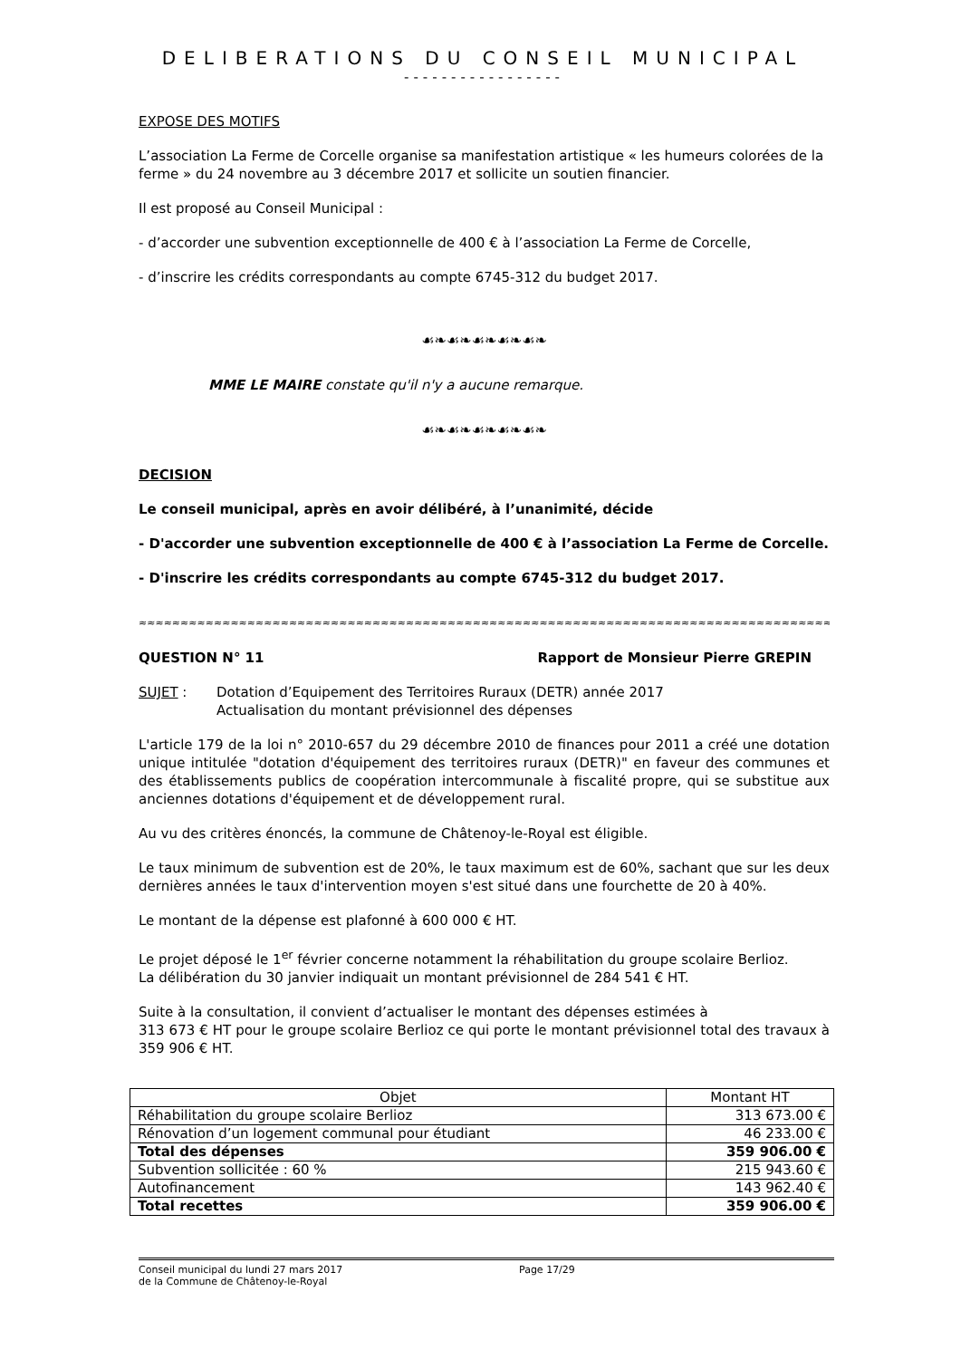DELIBERATIONS DU CONSEIL MUNICIPAL
-----------------
EXPOSE DES MOTIFS
L’association La Ferme de Corcelle organise sa manifestation artistique « les humeurs colorées de la ferme » du 24 novembre au 3 décembre 2017 et sollicite un soutien financier.
Il est proposé au Conseil Municipal :
- d’accorder une subvention exceptionnelle de 400 € à l’association La Ferme de Corcelle,
- d’inscrire les crédits correspondants au compte 6745-312 du budget 2017.
☙❧☙❧☙❧☙❧☙❧
MME LE MAIRE constate qu'il n'y a aucune remarque.
☙❧☙❧☙❧☙❧☙❧
DECISION
Le conseil municipal, après en avoir délibéré, à l’unanimité, décide
- D'accorder une subvention exceptionnelle de 400 € à l’association La Ferme de Corcelle.
- D'inscrire les crédits correspondants au compte 6745-312 du budget 2017.
≈≈≈≈≈≈≈≈≈≈≈≈≈≈≈≈≈≈≈≈≈≈≈≈≈≈≈≈≈≈≈≈≈≈≈≈≈≈≈≈≈≈≈≈≈≈≈≈≈≈≈≈≈≈≈≈≈≈≈≈≈≈≈≈≈≈≈≈≈≈≈≈≈≈≈≈≈≈≈≈≈≈≈≈
QUESTION N° 11 Rapport de Monsieur Pierre GREPIN
SUJET : Dotation d’Equipement des Territoires Ruraux (DETR) année 2017
Actualisation du montant prévisionnel des dépenses
L'article 179 de la loi n° 2010-657 du 29 décembre 2010 de finances pour 2011 a créé une dotation unique intitulée "dotation d'équipement des territoires ruraux (DETR)" en faveur des communes et des établissements publics de coopération intercommunale à fiscalité propre, qui se substitue aux anciennes dotations d'équipement et de développement rural.
Au vu des critères énoncés, la commune de Châtenoy-le-Royal est éligible.
Le taux minimum de subvention est de 20%, le taux maximum est de 60%, sachant que sur les deux dernières années le taux d'intervention moyen s'est situé dans une fourchette de 20 à 40%.
Le montant de la dépense est plafonné à 600 000 € HT.
Le projet déposé le 1<sup>er</sup> février concerne notamment la réhabilitation du groupe scolaire Berlioz.
La délibération du 30 janvier indiquait un montant prévisionnel de 284 541 € HT.
Suite à la consultation, il convient d’actualiser le montant des dépenses estimées à
313 673 € HT pour le groupe scolaire Berlioz ce qui porte le montant prévisionnel total des travaux à 359 906 € HT.
| Objet | Montant HT |
| --- | --- |
| Réhabilitation du groupe scolaire Berlioz | 313 673.00 € |
| Rénovation d’un logement communal pour étudiant | 46 233.00 € |
| Total des dépenses | 359 906.00 € |
| Subvention sollicitée : 60 % | 215 943.60 € |
| Autofinancement | 143 962.40 € |
| Total recettes | 359 906.00 € |
Conseil municipal du lundi 27 mars 2017
de la Commune de Châtenoy-le-Royal Page 17/29